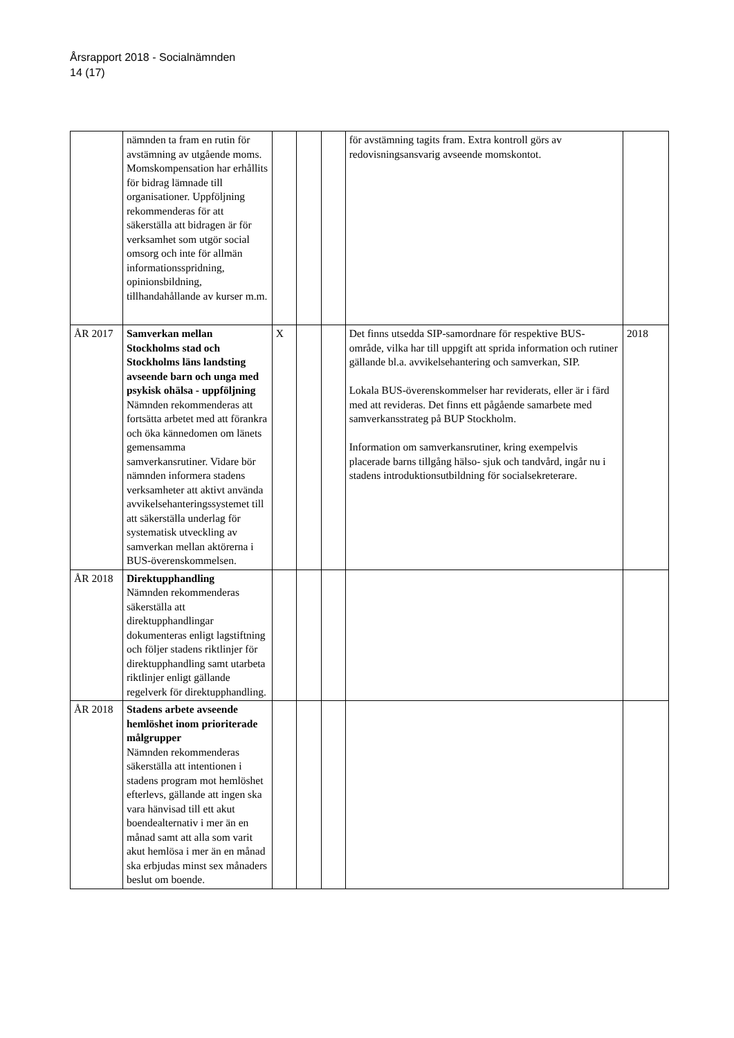Årsrapport 2018 - Socialnämnden
14 (17)
| | nämnden ta fram en rutin för avstämning av utgående moms. Momskompensation har erhållits för bidrag lämnade till organisationer. Uppföljning rekommenderas för att säkerställa att bidragen är för verksamhet som utgör social omsorg och inte för allmän informationsspridning, opinionsbildning, tillhandahållande av kurser m.m. | | | | för avstämning tagits fram. Extra kontroll görs av redovisningsansvarig avseende momskontot. | |
| ÅR 2017 | Samverkan mellan Stockholms stad och Stockholms läns landsting avseende barn och unga med psykisk ohälsa - uppföljning Nämnden rekommenderas att fortsätta arbetet med att förankra och öka kännedomen om länets gemensamma samverkansrutiner. Vidare bör nämnden informera stadens verksamheter att aktivt använda avvikelsehanteringssystemet till att säkerställa underlag för systematisk utveckling av samverkan mellan aktörerna i BUS-överenskommelsen. | X | | | Det finns utsedda SIP-samordnare för respektive BUS-område, vilka har till uppgift att sprida information och rutiner gällande bl.a. avvikelsehantering och samverkan, SIP. Lokala BUS-överenskommelser har reviderats, eller är i färd med att revideras. Det finns ett pågående samarbete med samverkansstrateg på BUP Stockholm. Information om samverkansrutiner, kring exempelvis placerade barns tillgång hälso- sjuk och tandvård, ingår nu i stadens introduktionsutbildning för socialsekreterare. | 2018 |
| ÅR 2018 | Direktupphandling Nämnden rekommenderas säkerställa att direktupphandlingar dokumenteras enligt lagstiftning och följer stadens riktlinjer för direktupphandling samt utarbeta riktlinjer enligt gällande regelverk för direktupphandling. | | | | | |
| ÅR 2018 | Stadens arbete avseende hemlöshet inom prioriterade målgrupper Nämnden rekommenderas säkerställa att intentionen i stadens program mot hemlöshet efterlevs, gällande att ingen ska vara hänvisad till ett akut boendealternativ i mer än en månad samt att alla som varit akut hemlösa i mer än en månad ska erbjudas minst sex månaders beslut om boende. | | | | | |